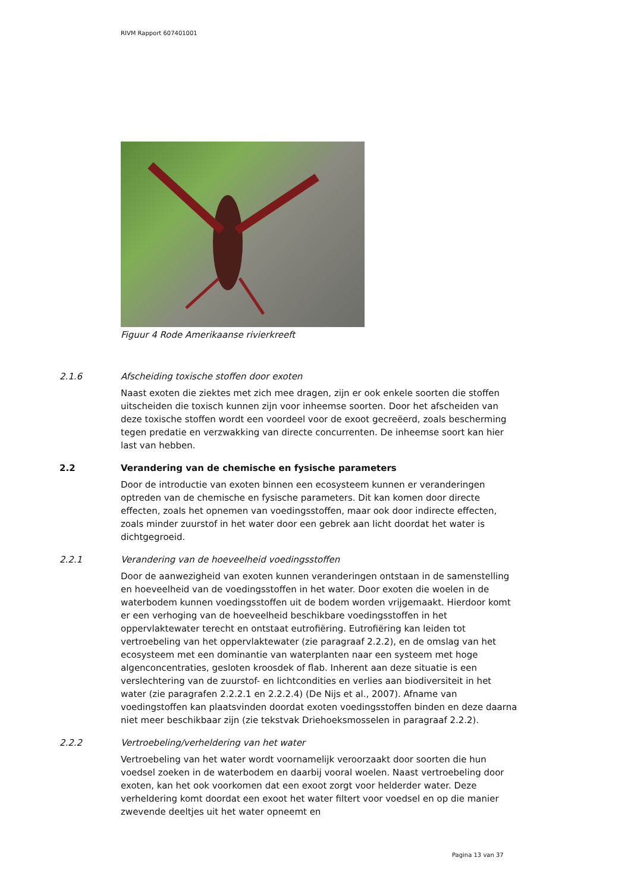RIVM Rapport 607401001
Figuur 4 Rode Amerikaanse rivierkreeft
2.1.6 Afscheiding toxische stoffen door exoten
Naast exoten die ziektes met zich mee dragen, zijn er ook enkele soorten die stoffen uitscheiden die toxisch kunnen zijn voor inheemse soorten. Door het afscheiden van deze toxische stoffen wordt een voordeel voor de exoot gecreëerd, zoals bescherming tegen predatie en verzwakking van directe concurrenten. De inheemse soort kan hier last van hebben.
2.2 Verandering van de chemische en fysische parameters
Door de introductie van exoten binnen een ecosysteem kunnen er veranderingen optreden van de chemische en fysische parameters. Dit kan komen door directe effecten, zoals het opnemen van voedingsstoffen, maar ook door indirecte effecten, zoals minder zuurstof in het water door een gebrek aan licht doordat het water is dichtgegroeid.
2.2.1 Verandering van de hoeveelheid voedingsstoffen
Door de aanwezigheid van exoten kunnen veranderingen ontstaan in de samenstelling en hoeveelheid van de voedingsstoffen in het water. Door exoten die woelen in de waterbodem kunnen voedingsstoffen uit de bodem worden vrijgemaakt. Hierdoor komt er een verhoging van de hoeveelheid beschikbare voedingsstoffen in het oppervlaktewater terecht en ontstaat eutrofiëring. Eutrofiëring kan leiden tot vertroebeling van het oppervlaktewater (zie paragraaf 2.2.2), en de omslag van het ecosysteem met een dominantie van waterplanten naar een systeem met hoge algenconcentraties, gesloten kroosdek of flab. Inherent aan deze situatie is een verslechtering van de zuurstof- en lichtcondities en verlies aan biodiversiteit in het water (zie paragrafen 2.2.2.1 en 2.2.2.4) (De Nijs et al., 2007). Afname van voedingstoffen kan plaatsvinden doordat exoten voedingsstoffen binden en deze daarna niet meer beschikbaar zijn (zie tekstvak Driehoeksmosselen in paragraaf 2.2.2).
2.2.2 Vertroebeling/verheldering van het water
Vertroebeling van het water wordt voornamelijk veroorzaakt door soorten die hun voedsel zoeken in de waterbodem en daarbij vooral woelen. Naast vertroebeling door exoten, kan het ook voorkomen dat een exoot zorgt voor helderder water. Deze verheldering komt doordat een exoot het water filtert voor voedsel en op die manier zwevende deeltjes uit het water opneemt en
Pagina 13 van 37